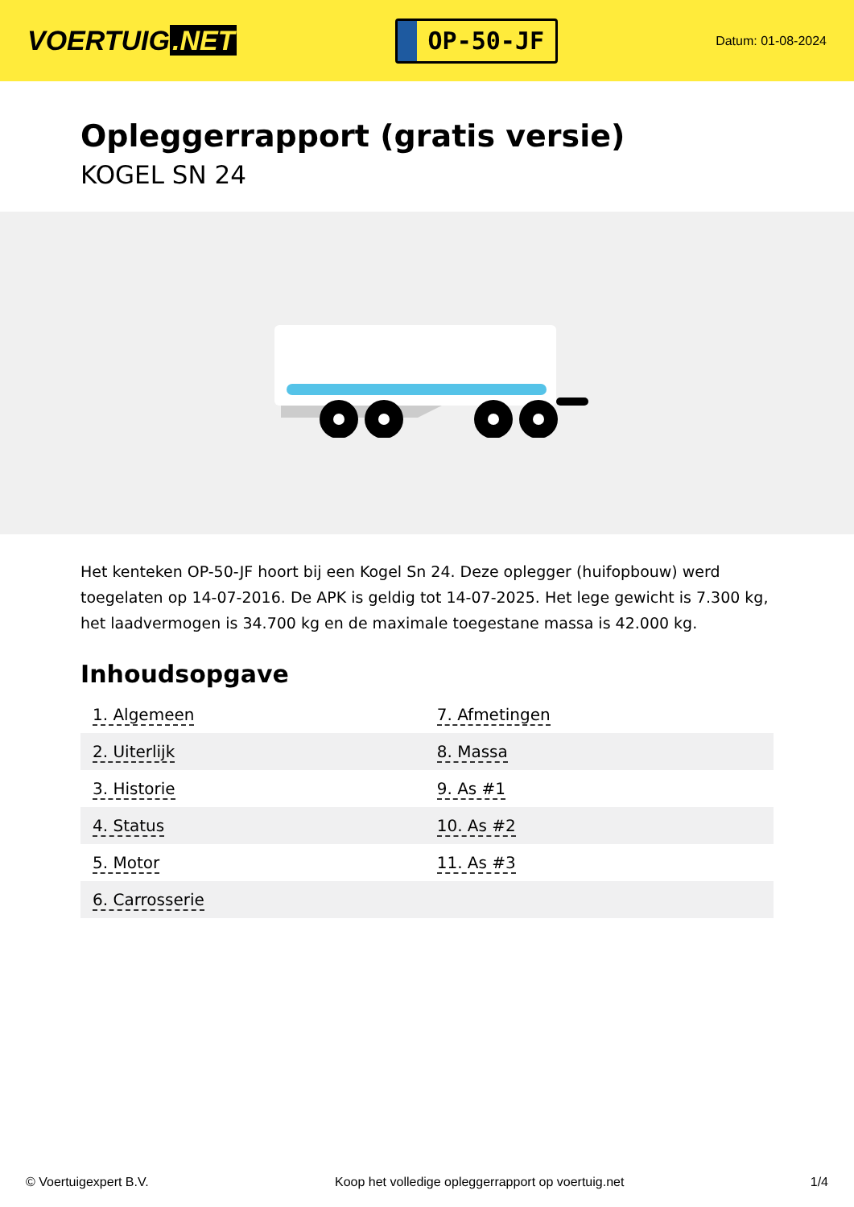VOERTUIG.NET
OP-50-JF
Datum: 01-08-2024
Opleggerrapport (gratis versie)
KOGEL SN 24
Het kenteken OP-50-JF hoort bij een Kogel Sn 24. Deze oplegger (huifopbouw) werd toegelaten op 14-07-2016. De APK is geldig tot 14-07-2025. Het lege gewicht is 7.300 kg, het laadvermogen is 34.700 kg en de maximale toegestane massa is 42.000 kg.
Inhoudsopgave
| 1. Algemeen | 7. Afmetingen |
| 2. Uiterlijk | 8. Massa |
| 3. Historie | 9. As #1 |
| 4. Status | 10. As #2 |
| 5. Motor | 11. As #3 |
| 6. Carrosserie | |
© Voertuigexpert B.V. Koop het volledige opleggerrapport op voertuig.net 1/4